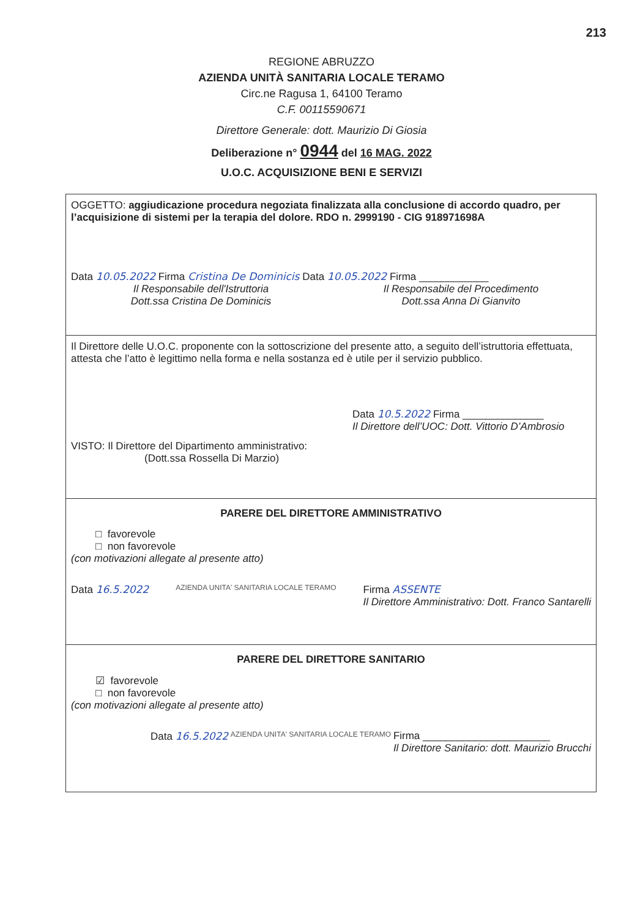213
REGIONE ABRUZZO
AZIENDA UNITÀ SANITARIA LOCALE TERAMO
Circ.ne Ragusa 1, 64100 Teramo
C.F. 00115590671
Direttore Generale: dott. Maurizio Di Giosia
Deliberazione n° 0944 del 16 MAG. 2022
U.O.C. ACQUISIZIONE BENI E SERVIZI
OGGETTO: aggiudicazione procedura negoziata finalizzata alla conclusione di accordo quadro, per l’acquisizione di sistemi per la terapia del dolore. RDO n. 2999190 - CIG 918971698A
Data 10.05.2022 Firma Cristina De Dominicis Data 10.05.2022 Firma ____________
Il Responsabile dell'Istruttoria
Dott.ssa Cristina De Dominicis
Il Responsabile del Procedimento
Dott.ssa Anna Di Gianvito
Il Direttore delle U.O.C. proponente con la sottoscrizione del presente atto, a seguito dell’istruttoria effettuata, attesta che l’atto è legittimo nella forma e nella sostanza ed è utile per il servizio pubblico.
Data 10.5.2022 Firma ______________
Il Direttore dell’UOC: Dott. Vittorio D’Ambrosio
VISTO: Il Direttore del Dipartimento amministrativo:
(Dott.ssa Rossella Di Marzio)
PARERE DEL DIRETTORE AMMINISTRATIVO
□ favorevole
□ non favorevole
(con motivazioni allegate al presente atto)
Data 16.5.2022
AZIENDA UNITA' SANITARIA LOCALE TERAMO
Firma ASSENTE
Il Direttore Amministrativo: Dott. Franco Santarelli
PARERE DEL DIRETTORE SANITARIO
☑ favorevole
□ non favorevole
(con motivazioni allegate al presente atto)
Data 16.5.2022
AZIENDA UNITA' SANITARIA LOCALE TERAMO
Firma ______________________
Il Direttore Sanitario: dott. Maurizio Brucchi